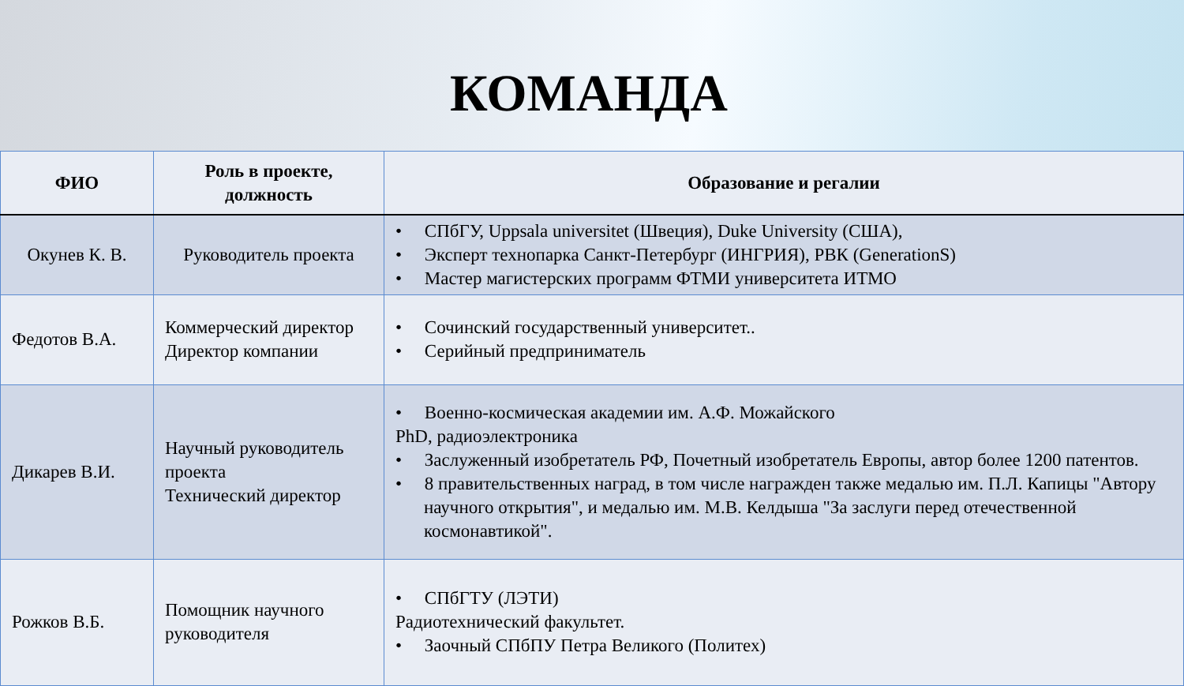КОМАНДА
| ФИО | Роль в проекте, должность | Образование и регалии |
| --- | --- | --- |
| Окунев К. В. | Руководитель проекта | • СПбГУ, Uppsala universitet (Швеция), Duke University (США), • Эксперт технопарка Санкт-Петербург (ИНГРИЯ), РВК (GenerationS) • Мастер магистерских программ ФТМИ университета ИТМО |
| Федотов В.А. | Коммерческий директор Директор компании | • Сочинский государственный университет.. • Серийный предприниматель |
| Дикарев В.И. | Научный руководитель проекта Технический директор | • Военно-космическая академии им. А.Ф. Можайского PhD, радиоэлектроника • Заслуженный изобретатель РФ, Почетный изобретатель Европы, автор более 1200 патентов. • 8 правительственных наград, в том числе награжден также медалью им. П.Л. Капицы "Автору научного открытия", и медалью им. М.В. Келдыша "За заслуги перед отечественной космонавтикой". |
| Рожков В.Б. | Помощник научного руководителя | • СПбГТУ (ЛЭТИ) Радиотехнический факультет. • Заочный СПбПУ Петра Великого (Политех) |